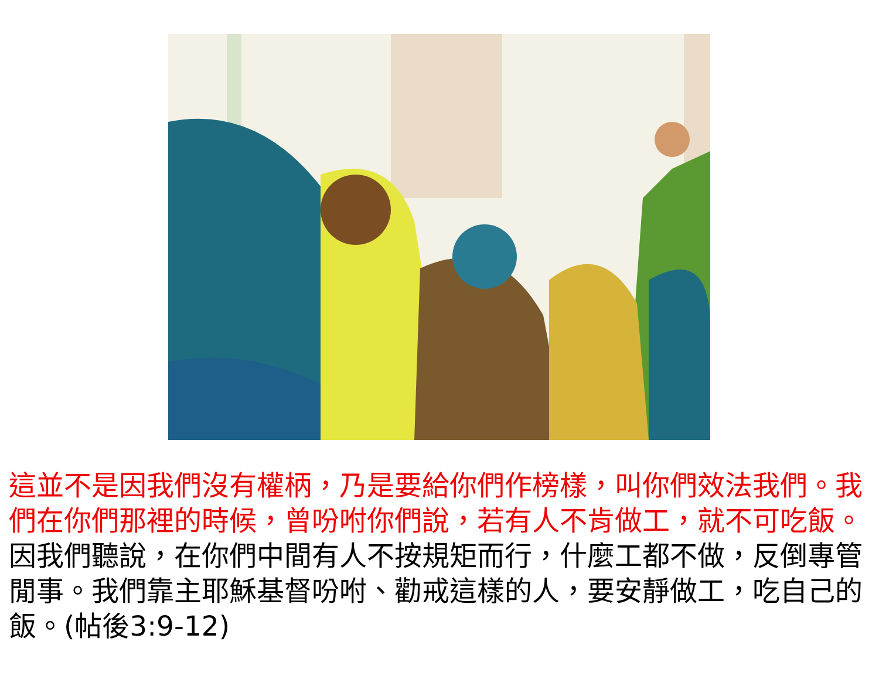這並不是因我們沒有權柄，乃是要給你們作榜樣，叫你們效法我們。我們在你們那裡的時候，曾吩咐你們說，若有人不肯做工，就不可吃飯。因我們聽說，在你們中間有人不按規矩而行，什麼工都不做，反倒專管閒事。我們靠主耶穌基督吩咐、勸戒這樣的人，要安靜做工，吃自己的飯。(帖後3:9-12)